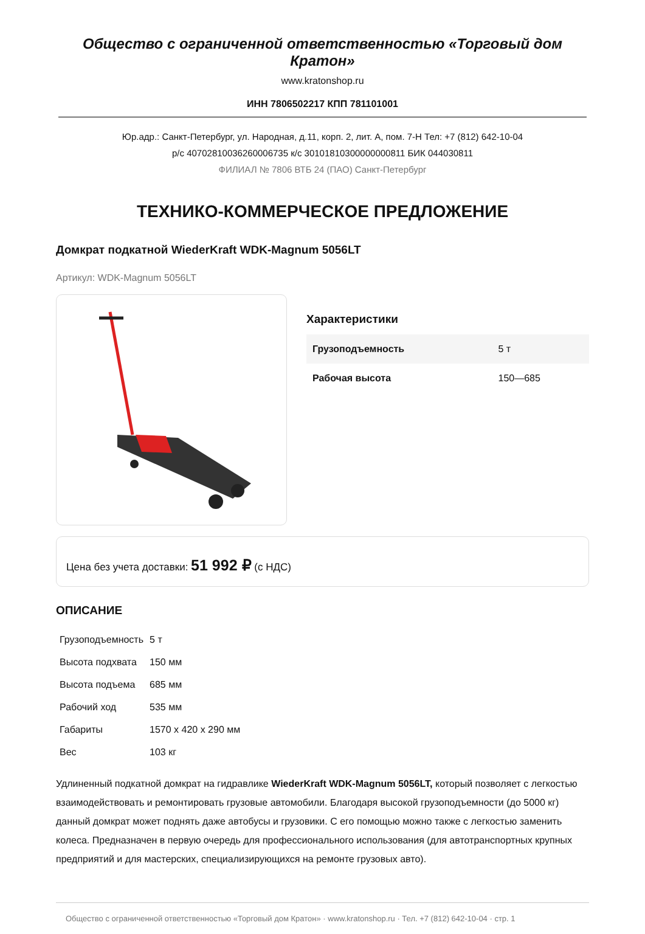Общество с ограниченной ответственностью «Торговый дом Кратон»
www.kratonshop.ru
ИНН 7806502217 КПП 781101001
Юр.адр.: Санкт-Петербург, ул. Народная, д.11, корп. 2, лит. А, пом. 7-Н Тел: +7 (812) 642-10-04
р/с 40702810036260006735 к/с 30101810300000000811 БИК 044030811
ФИЛИАЛ № 7806 ВТБ 24 (ПАО) Санкт-Петербург
ТЕХНИКО-КОММЕРЧЕСКОЕ ПРЕДЛОЖЕНИЕ
Домкрат подкатной WiederKraft WDK-Magnum 5056LT
Артикул: WDK-Magnum 5056LT
Характеристики
| Грузоподъемность | 5 т |
| Рабочая высота | 150—685 |
Цена без учета доставки: 51 992 ₽ (с НДС)
ОПИСАНИЕ
| Грузоподъемность | 5 т |
| Высота подхвата | 150 мм |
| Высота подъема | 685 мм |
| Рабочий ход | 535 мм |
| Габариты | 1570 x 420 x 290 мм |
| Вес | 103 кг |
Удлиненный подкатной домкрат на гидравлике WiederKraft WDK-Magnum 5056LT, который позволяет с легкостью взаимодействовать и ремонтировать грузовые автомобили. Благодаря высокой грузоподъемности (до 5000 кг) данный домкрат может поднять даже автобусы и грузовики. С его помощью можно также с легкостью заменить колеса. Предназначен в первую очередь для профессионального использования (для автотранспортных крупных предприятий и для мастерских, специализирующихся на ремонте грузовых авто).
Общество с ограниченной ответственностью «Торговый дом Кратон» · www.kratonshop.ru · Тел. +7 (812) 642-10-04 · стр. 1